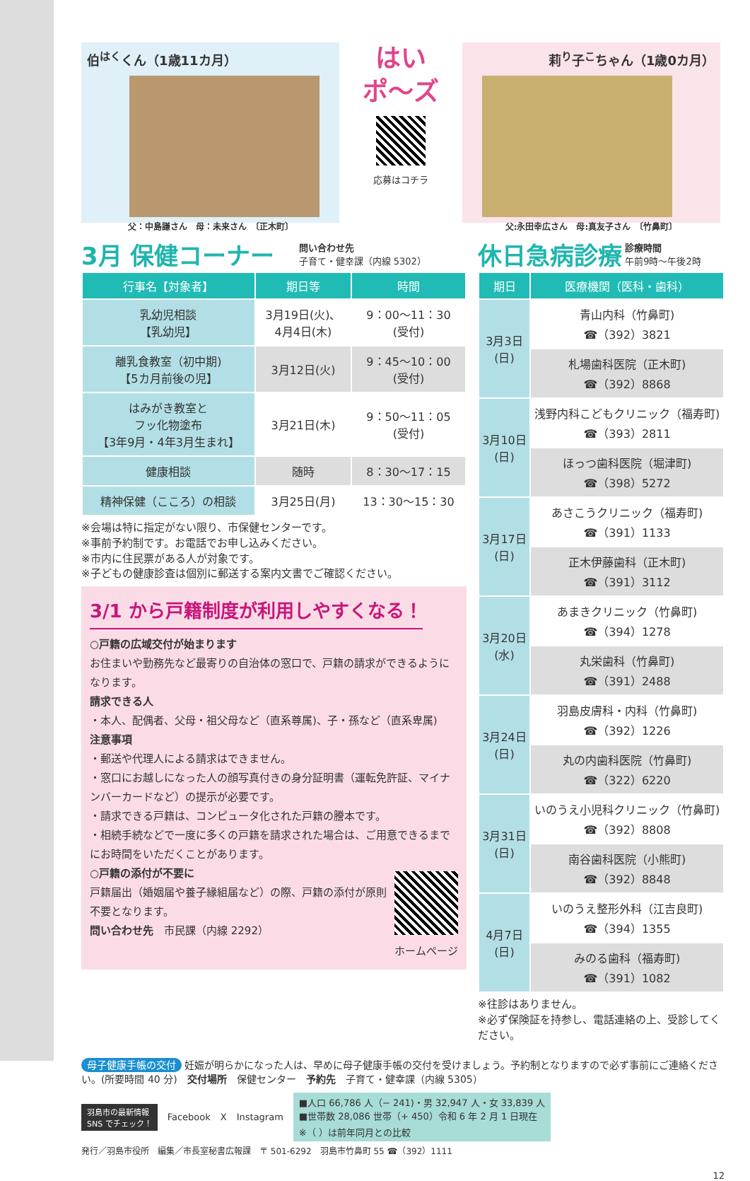伯<sup>はく</sup>くん（1歳11カ月）
父：中島謙さん　母：未来さん　〔正木町〕
はい
ポ〜ズ
応募はコチラ
莉<sup>り</sup>子<sup>こ</sup>ちゃん（1歳0カ月）
父:永田幸広さん　母:真友子さん　〔竹鼻町〕
3月 保健コーナー
問い合わせ先
子育て・健幸課（内線 5302）
| 行事名【対象者】 | 期日等 | 時間 |
| --- | --- | --- |
| 乳幼児相談 【乳幼児】 | 3月19日(火)、 4月4日(木) | 9：00〜11：30 (受付) |
| 離乳食教室（初中期) 【5カ月前後の児】 | 3月12日(火) | 9：45〜10：00 (受付) |
| はみがき教室と フッ化物塗布 【3年9月・4年3月生まれ】 | 3月21日(木) | 9：50〜11：05 (受付) |
| 健康相談 | 随時 | 8：30〜17：15 |
| 精神保健（こころ）の相談 | 3月25日(月) | 13：30〜15：30 |
※会場は特に指定がない限り、市保健センターです。
※事前予約制です。お電話でお申し込みください。
※市内に住民票がある人が対象です。
※子どもの健康診査は個別に郵送する案内文書でご確認ください。
3/1 から戸籍制度が利用しやすくなる！
○戸籍の広域交付が始まります
お住まいや勤務先など最寄りの自治体の窓口で、戸籍の請求ができるようになります。
請求できる人
・本人、配偶者、父母・祖父母など（直系尊属)、子・孫など（直系卑属)
注意事項
・郵送や代理人による請求はできません。
・窓口にお越しになった人の顔写真付きの身分証明書（運転免許証、マイナンバーカードなど）の提示が必要です。
・請求できる戸籍は、コンピュータ化された戸籍の謄本です。
・相続手続などで一度に多くの戸籍を請求された場合は、ご用意できるまでにお時間をいただくことがあります。
○戸籍の添付が不要に
戸籍届出（婚姻届や養子縁組届など）の際、戸籍の添付が原則不要となります。
問い合わせ先　市民課（内線 2292）
ホームページ
休日急病診療
診療時間
午前9時〜午後2時
| 期日 | 医療機関（医科・歯科） |
| --- | --- |
| 3月3日 (日) | 青山内科（竹鼻町) ☎（392）3821 |
| | 札場歯科医院（正木町) ☎（392）8868 |
| 3月10日 (日) | 浅野内科こどもクリニック（福寿町) ☎（393）2811 |
| | ほっつ歯科医院（堀津町) ☎（398）5272 |
| 3月17日 (日) | あさこうクリニック（福寿町) ☎（391）1133 |
| | 正木伊藤歯科（正木町) ☎（391）3112 |
| 3月20日 (水) | あまきクリニック（竹鼻町) ☎（394）1278 |
| | 丸栄歯科（竹鼻町) ☎（391）2488 |
| 3月24日 (日) | 羽島皮膚科・内科（竹鼻町) ☎（392）1226 |
| | 丸の内歯科医院（竹鼻町) ☎（322）6220 |
| 3月31日 (日) | いのうえ小児科クリニック（竹鼻町) ☎（392）8808 |
| | 南谷歯科医院（小熊町) ☎（392）8848 |
| 4月7日 (日) | いのうえ整形外科（江吉良町) ☎（394）1355 |
| | みのる歯科（福寿町) ☎（391）1082 |
※往診はありません。
※必ず保険証を持参し、電話連絡の上、受診してください。
母子健康手帳の交付 妊娠が明らかになった人は、早めに母子健康手帳の交付を受けましょう。予約制となりますので必ず事前にご連絡ください。(所要時間 40 分)　交付場所　保健センター　予約先　子育て・健幸課（内線 5305）
羽島市の最新情報
SNS でチェック！
Facebook X Instagram
■人口 66,786 人（− 241)・男 32,947 人・女 33,839 人
■世帯数 28,086 世帯（+ 450）令和 6 年 2 月 1 日現在
※（ ）は前年同月との比較
発行／羽島市役所　編集／市長室秘書広報課　〒 501-6292　羽島市竹鼻町 55 ☎（392）1111
12